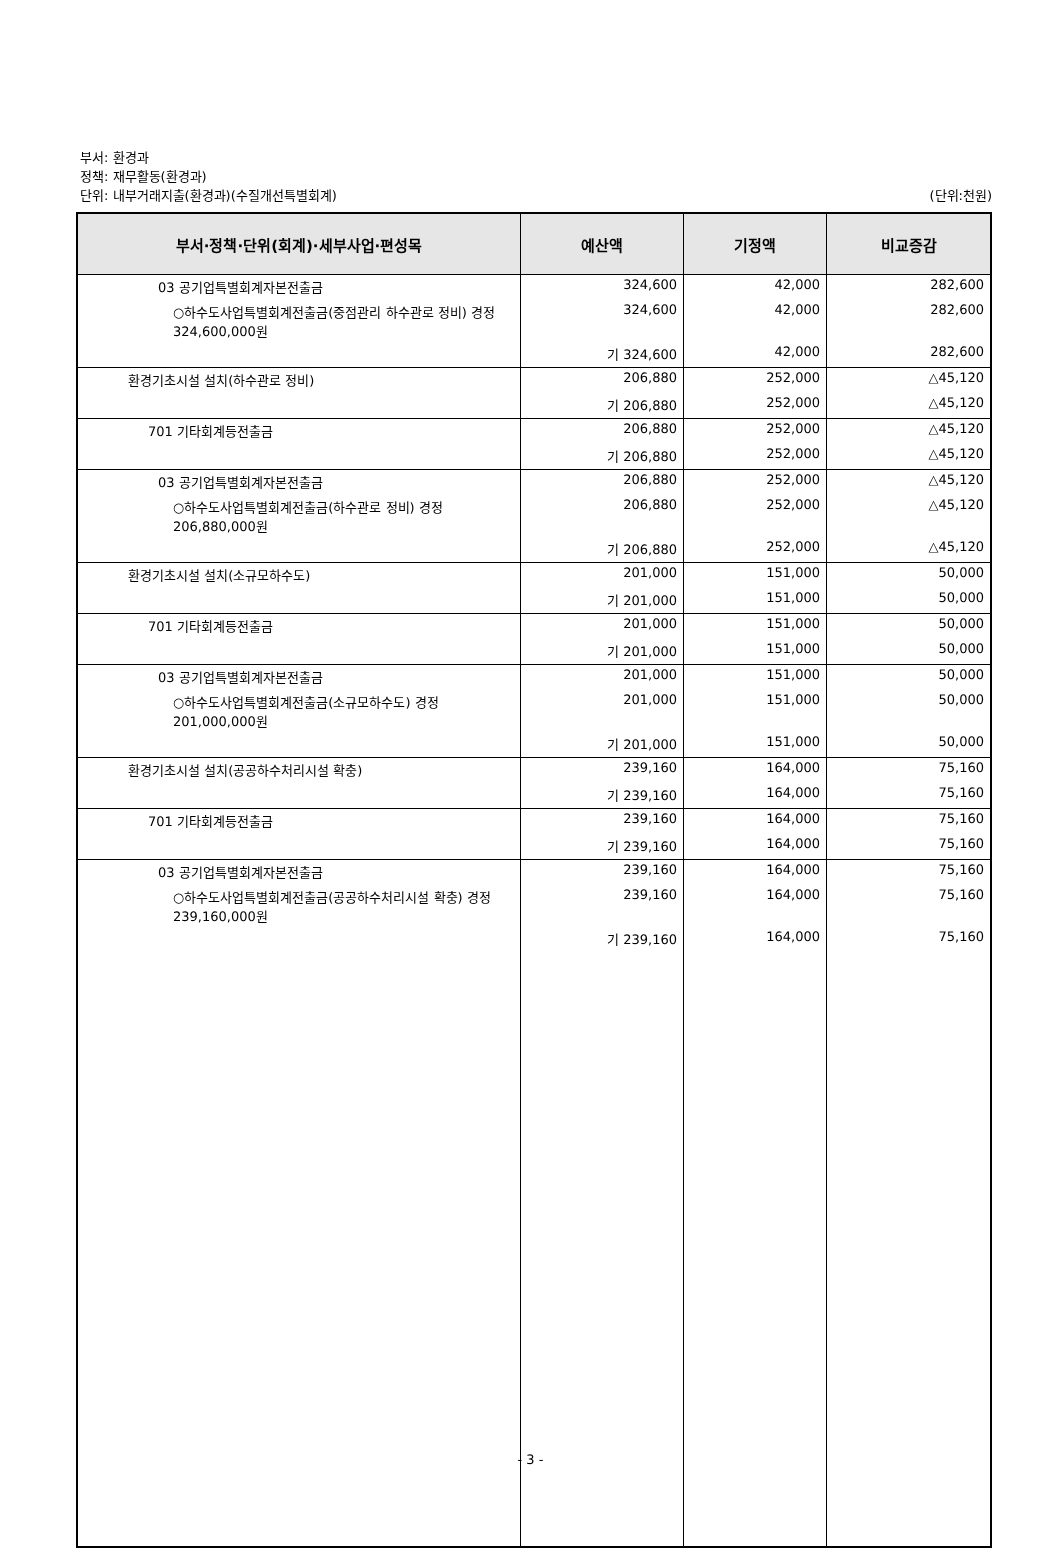부서: 환경과
정책: 재무활동(환경과)
단위: 내부거래지출(환경과)(수질개선특별회계) (단위:천원)
| 부서·정책·단위(회계)·세부사업·편성목 | 예산액 | 기정액 | 비교증감 |
| --- | --- | --- | --- |
| 03 공기업특별회계자본전출금 | 324,600 | 42,000 | 282,600 |
| ○하수도사업특별회계전출금(중점관리 하수관로 정비) 경정 324,600,000원 | 324,600 | 42,000 | 282,600 |
| | 기 324,600 | 42,000 | 282,600 |
| 환경기초시설 설치(하수관로 정비) | 206,880 | 252,000 | △45,120 |
| | 기 206,880 | 252,000 | △45,120 |
| 701 기타회계등전출금 | 206,880 | 252,000 | △45,120 |
| | 기 206,880 | 252,000 | △45,120 |
| 03 공기업특별회계자본전출금 | 206,880 | 252,000 | △45,120 |
| ○하수도사업특별회계전출금(하수관로 정비) 경정 206,880,000원 | 206,880 | 252,000 | △45,120 |
| | 기 206,880 | 252,000 | △45,120 |
| 환경기초시설 설치(소규모하수도) | 201,000 | 151,000 | 50,000 |
| | 기 201,000 | 151,000 | 50,000 |
| 701 기타회계등전출금 | 201,000 | 151,000 | 50,000 |
| | 기 201,000 | 151,000 | 50,000 |
| 03 공기업특별회계자본전출금 | 201,000 | 151,000 | 50,000 |
| ○하수도사업특별회계전출금(소규모하수도) 경정 201,000,000원 | 201,000 | 151,000 | 50,000 |
| | 기 201,000 | 151,000 | 50,000 |
| 환경기초시설 설치(공공하수처리시설 확충) | 239,160 | 164,000 | 75,160 |
| | 기 239,160 | 164,000 | 75,160 |
| 701 기타회계등전출금 | 239,160 | 164,000 | 75,160 |
| | 기 239,160 | 164,000 | 75,160 |
| 03 공기업특별회계자본전출금 | 239,160 | 164,000 | 75,160 |
| ○하수도사업특별회계전출금(공공하수처리시설 확충) 경정 239,160,000원 | 239,160 | 164,000 | 75,160 |
| | 기 239,160 | 164,000 | 75,160 |
- 3 -